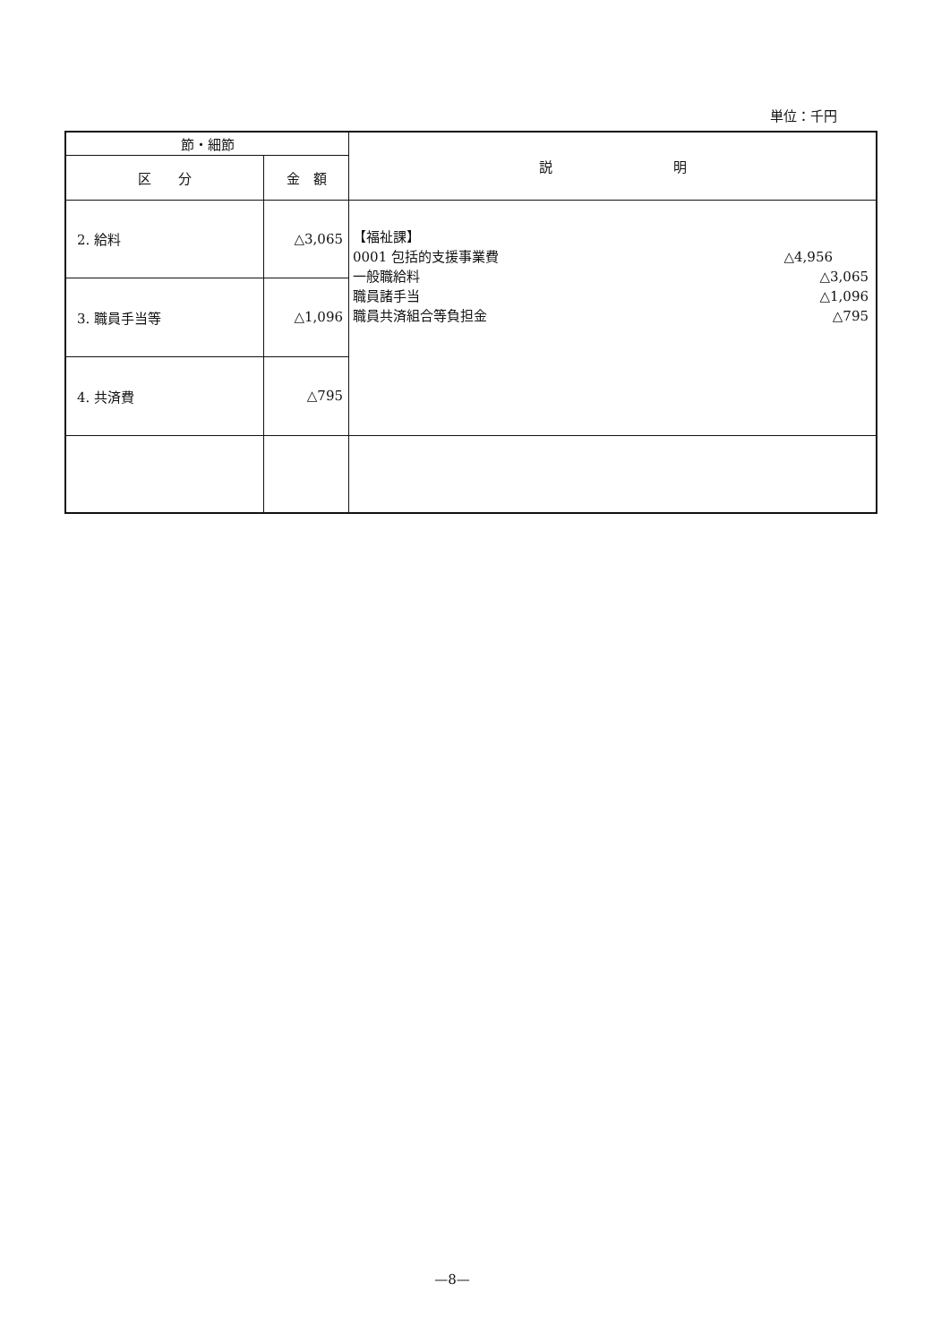単位：千円
| 節・細節 | | 説 明 |
| --- | --- | --- |
| 区 分 | 金 額 | |
| 2. 給料 | △3,065 | 【福祉課】 0001 包括的支援事業費 △4,956 一般職給料 △3,065 職員諸手当 △1,096 職員共済組合等負担金 △795 |
| 3. 職員手当等 | △1,096 | |
| 4. 共済費 | △795 | |
—8—